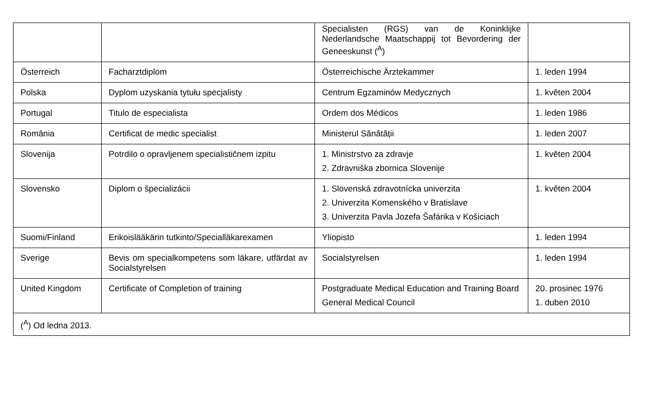| | | Specialisten (RGS) van de Koninklijke Nederlandsche Maatschappij tot Bevordering der Geneeskunst (<sup>A</sup>) | |
| Österreich | Facharztdiplom | Österreichische Ärztekammer | 1. leden 1994 |
| Polska | Dyplom uzyskania tytułu specjalisty | Centrum Egzaminów Medycznych | 1. květen 2004 |
| Portugal | Titulo de especialista | Ordem dos Médicos | 1. leden 1986 |
| România | Certificat de medic specialist | Ministerul Sănătății | 1. leden 2007 |
| Slovenija | Potrdilo o opravljenem specialističnem izpitu | 1. Ministrstvo za zdravje 2. Zdravniška zbornica Slovenije | 1. květen 2004 |
| Slovensko | Diplom o špecializácii | 1. Slovenská zdravotnícka univerzita 2. Univerzita Komenského v Bratislave 3. Univerzita Pavla Jozefa Šafárika v Košiciach | 1. květen 2004 |
| Suomi/Finland | Erikoislääkärin tutkinto/Speciallä­karexamen | Yliopisto | 1. leden 1994 |
| Sverige | Bevis om specialkompetens som läkare, utfärdat av Socialstyrelsen | Socialstyrelsen | 1. leden 1994 |
| United Kingdom | Certificate of Completion of training | Postgraduate Medical Education and Training Board General Medical Council | 20. prosinec 1976 1. duben 2010 |
| (<sup>A</sup>) Od ledna 2013. | | | |